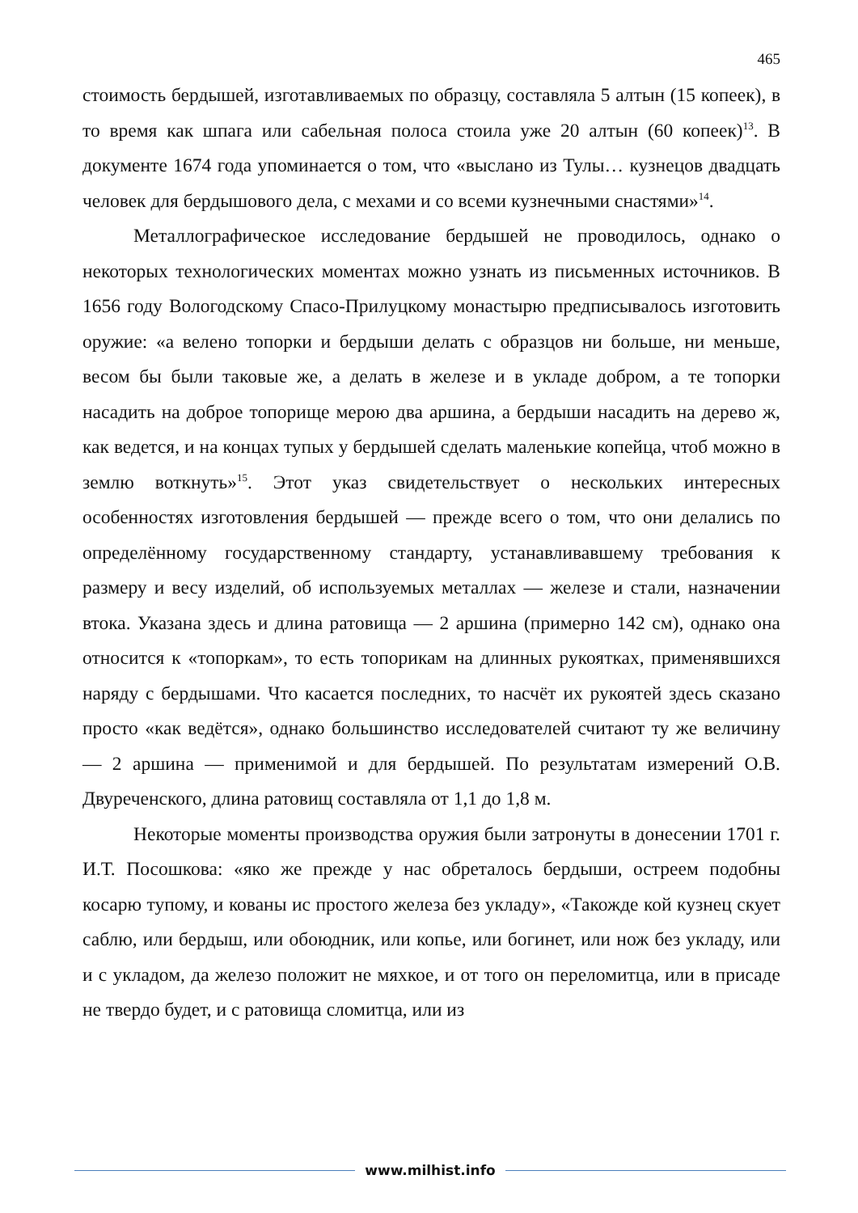465
стоимость бердышей, изготавливаемых по образцу, составляла 5 алтын (15 копеек), в то время как шпага или сабельная полоса стоила уже 20 алтын (60 копеек)<sup>13</sup>. В документе 1674 года упоминается о том, что «выслано из Тулы… кузнецов двадцать человек для бердышового дела, с мехами и со всеми кузнечными снастями»<sup>14</sup>.
Металлографическое исследование бердышей не проводилось, однако о некоторых технологических моментах можно узнать из письменных источников. В 1656 году Вологодскому Спасо-Прилуцкому монастырю предписывалось изготовить оружие: «а велено топорки и бердыши делать с образцов ни больше, ни меньше, весом бы были таковые же, а делать в железе и в укладе добром, а те топорки насадить на доброе топорище мерою два аршина, а бердыши насадить на дерево ж, как ведется, и на концах тупых у бердышей сделать маленькие копейца, чтоб можно в землю воткнуть»<sup>15</sup>. Этот указ свидетельствует о нескольких интересных особенностях изготовления бердышей — прежде всего о том, что они делались по определённому государственному стандарту, устанавливавшему требования к размеру и весу изделий, об используемых металлах — железе и стали, назначении втока. Указана здесь и длина ратовища — 2 аршина (примерно 142 см), однако она относится к «топоркам», то есть топорикам на длинных рукоятках, применявшихся наряду с бердышами. Что касается последних, то насчёт их рукоятей здесь сказано просто «как ведётся», однако большинство исследователей считают ту же величину — 2 аршина — применимой и для бердышей. По результатам измерений О.В. Двуреченского, длина ратовищ составляла от 1,1 до 1,8 м.
Некоторые моменты производства оружия были затронуты в донесении 1701 г. И.Т. Посошкова: «яко же прежде у нас обреталось бердыши, остреем подобны косарю тупому, и кованы ис простого железа без укладу», «Такожде кой кузнец скует саблю, или бердыш, или обоюдник, или копье, или богинет, или нож без укладу, или и с укладом, да железо положит не мяхкое, и от того он переломитца, или в присаде не твердо будет, и с ратовища сломитца, или из
www.milhist.info